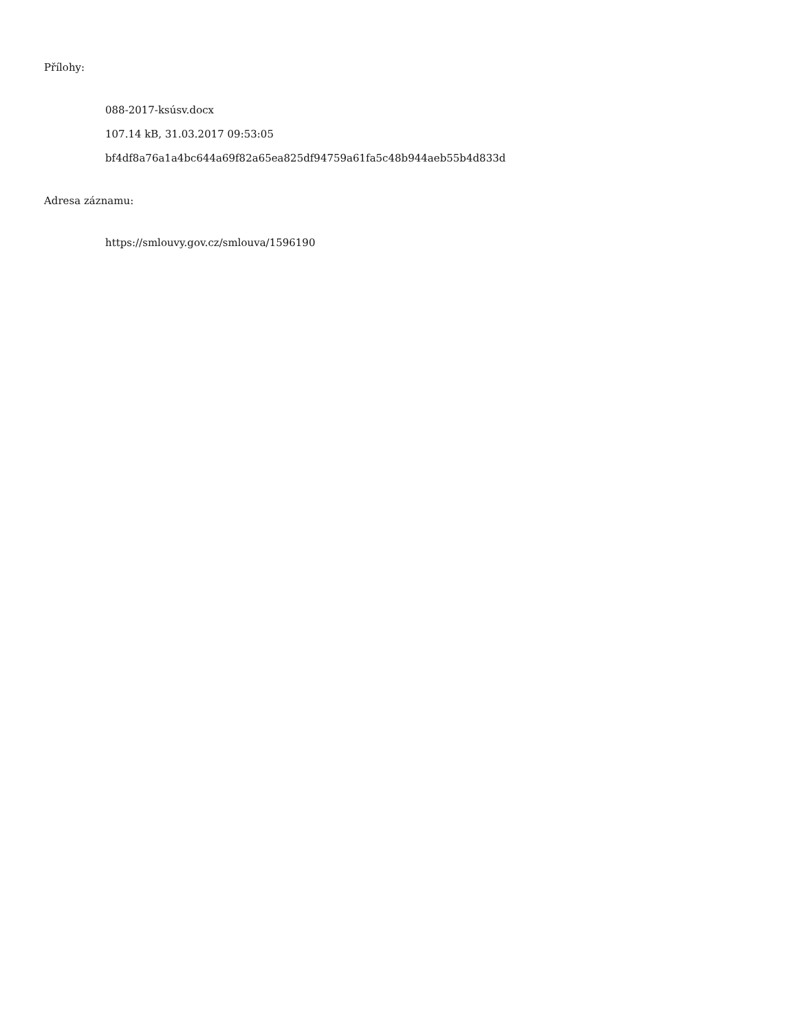Přílohy:
088-2017-ksúsv.docx
107.14 kB, 31.03.2017 09:53:05
bf4df8a76a1a4bc644a69f82a65ea825df94759a61fa5c48b944aeb55b4d833d
Adresa záznamu:
https://smlouvy.gov.cz/smlouva/1596190